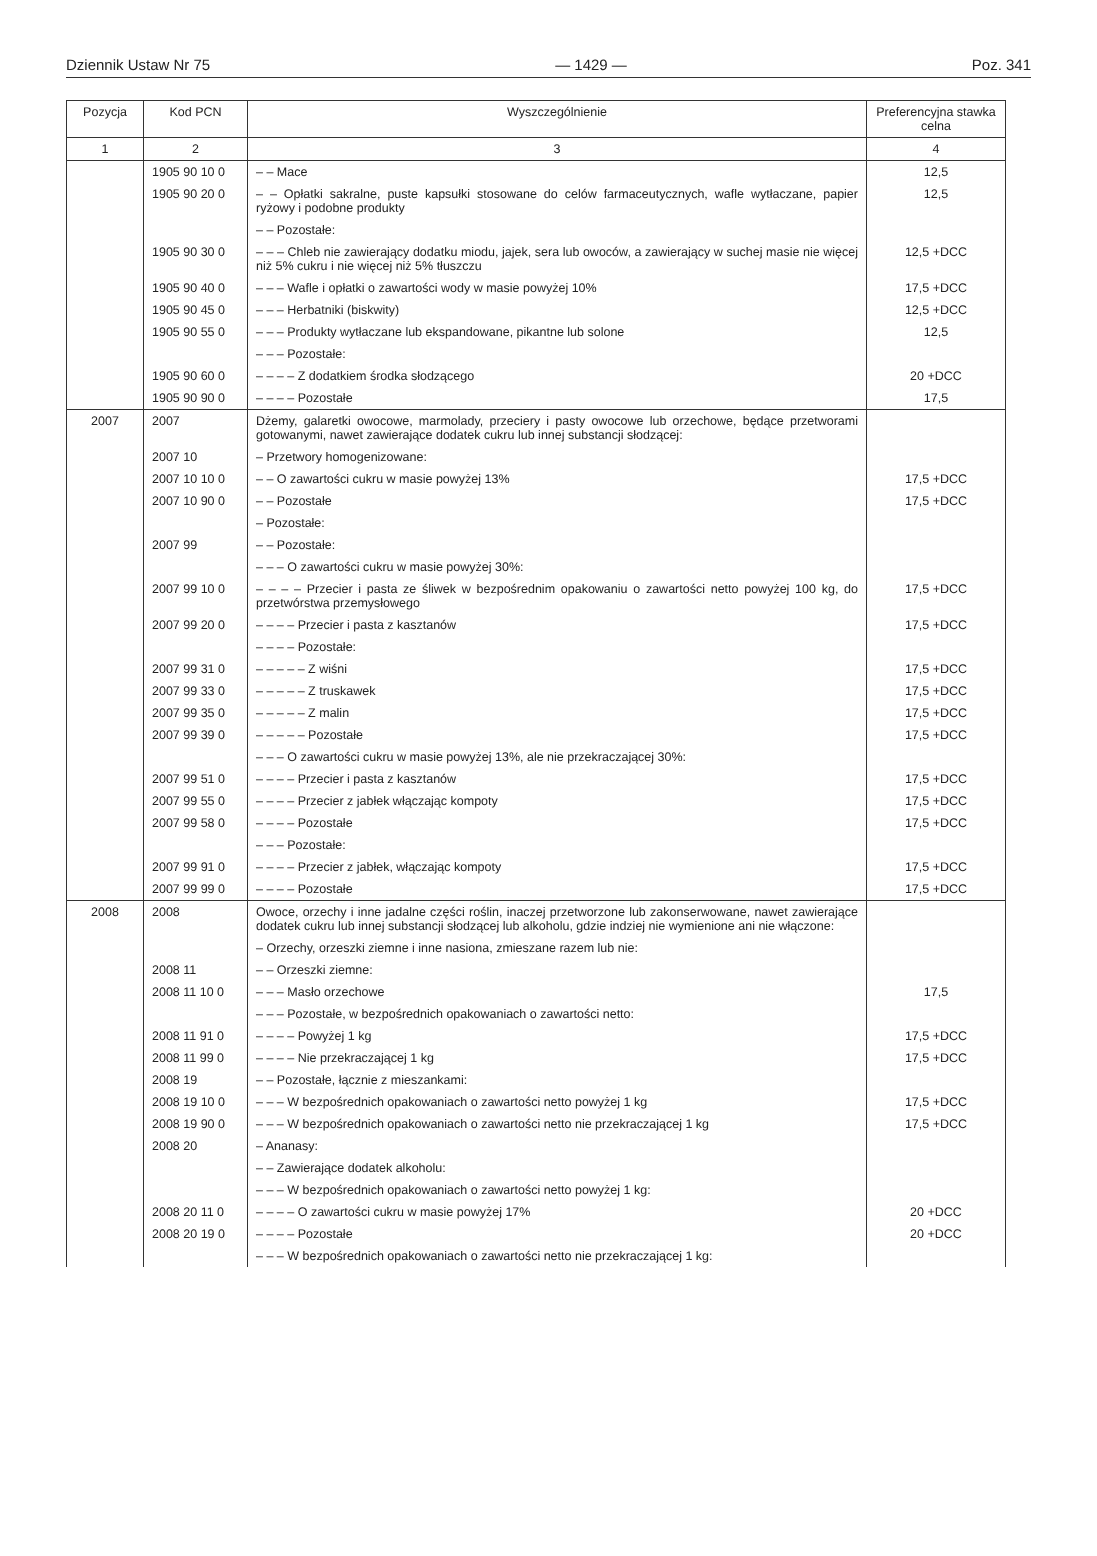Dziennik Ustaw Nr 75 — 1429 — Poz. 341
| Pozycja | Kod PCN | Wyszczególnienie | Preferencyjna stawka celna |
| --- | --- | --- | --- |
| 1 | 2 | 3 | 4 |
| | 1905 90 10 0 | – – Mace | 12,5 |
| | 1905 90 20 0 | – – Opłatki sakralne, puste kapsułki stosowane do celów farmaceutycznych, wafle wytłaczane, papier ryżowy i podobne produkty | 12,5 |
| | | – – Pozostałe: | |
| | 1905 90 30 0 | – – – Chleb nie zawierający dodatku miodu, jajek, sera lub owoców, a zawierający w suchej masie nie więcej niż 5% cukru i nie więcej niż 5% tłuszczu | 12,5 +DCC |
| | 1905 90 40 0 | – – – Wafle i opłatki o zawartości wody w masie powyżej 10% | 17,5 +DCC |
| | 1905 90 45 0 | – – – Herbatniki (biskwity) | 12,5 +DCC |
| | 1905 90 55 0 | – – – Produkty wytłaczane lub ekspandowane, pikantne lub solone | 12,5 |
| | | – – – Pozostałe: | |
| | 1905 90 60 0 | – – – – Z dodatkiem środka słodzącego | 20 +DCC |
| | 1905 90 90 0 | – – – – Pozostałe | 17,5 |
| 2007 | 2007 | Dżemy, galaretki owocowe, marmolady, przeciery i pasty owocowe lub orzechowe, będące przetworami gotowanymi, nawet zawierające dodatek cukru lub innej substancji słodzącej: | |
| | 2007 10 | – Przetwory homogenizowane: | |
| | 2007 10 10 0 | – – O zawartości cukru w masie powyżej 13% | 17,5 +DCC |
| | 2007 10 90 0 | – – Pozostałe | 17,5 +DCC |
| | | – Pozostałe: | |
| | 2007 99 | – – Pozostałe: | |
| | | – – – O zawartości cukru w masie powyżej 30%: | |
| | 2007 99 10 0 | – – – – Przecier i pasta ze śliwek w bezpośrednim opakowaniu o zawartości netto powyżej 100 kg, do przetwórstwa przemysłowego | 17,5 +DCC |
| | 2007 99 20 0 | – – – – Przecier i pasta z kasztanów | 17,5 +DCC |
| | | – – – – Pozostałe: | |
| | 2007 99 31 0 | – – – – – Z wiśni | 17,5 +DCC |
| | 2007 99 33 0 | – – – – – Z truskawek | 17,5 +DCC |
| | 2007 99 35 0 | – – – – – Z malin | 17,5 +DCC |
| | 2007 99 39 0 | – – – – – Pozostałe | 17,5 +DCC |
| | | – – – O zawartości cukru w masie powyżej 13%, ale nie przekraczającej 30%: | |
| | 2007 99 51 0 | – – – – Przecier i pasta z kasztanów | 17,5 +DCC |
| | 2007 99 55 0 | – – – – Przecier z jabłek włączając kompoty | 17,5 +DCC |
| | 2007 99 58 0 | – – – – Pozostałe | 17,5 +DCC |
| | | – – – Pozostałe: | |
| | 2007 99 91 0 | – – – – Przecier z jabłek, włączając kompoty | 17,5 +DCC |
| | 2007 99 99 0 | – – – – Pozostałe | 17,5 +DCC |
| 2008 | 2008 | Owoce, orzechy i inne jadalne części roślin, inaczej przetworzone lub zakonserwowane, nawet zawierające dodatek cukru lub innej substancji słodzącej lub alkoholu, gdzie indziej nie wymienione ani nie włączone: | |
| | | – Orzechy, orzeszki ziemne i inne nasiona, zmieszane razem lub nie: | |
| | 2008 11 | – – Orzeszki ziemne: | |
| | 2008 11 10 0 | – – – Masło orzechowe | 17,5 |
| | | – – – Pozostałe, w bezpośrednich opakowaniach o zawartości netto: | |
| | 2008 11 91 0 | – – – – Powyżej 1 kg | 17,5 +DCC |
| | 2008 11 99 0 | – – – – Nie przekraczającej 1 kg | 17,5 +DCC |
| | 2008 19 | – – Pozostałe, łącznie z mieszankami: | |
| | 2008 19 10 0 | – – – W bezpośrednich opakowaniach o zawartości netto powyżej 1 kg | 17,5 +DCC |
| | 2008 19 90 0 | – – – W bezpośrednich opakowaniach o zawartości netto nie przekraczającej 1 kg | 17,5 +DCC |
| | 2008 20 | – Ananasy: | |
| | | – – Zawierające dodatek alkoholu: | |
| | | – – – W bezpośrednich opakowaniach o zawartości netto powyżej 1 kg: | |
| | 2008 20 11 0 | – – – – O zawartości cukru w masie powyżej 17% | 20 +DCC |
| | 2008 20 19 0 | – – – – Pozostałe | 20 +DCC |
| | | – – – W bezpośrednich opakowaniach o zawartości netto nie przekraczającej 1 kg: | |